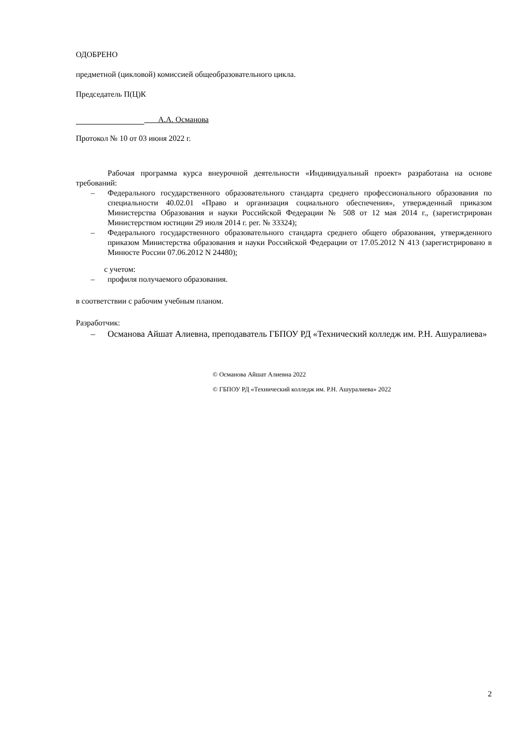ОДОБРЕНО
предметной (цикловой) комиссией общеобразовательного цикла.
Председатель П(Ц)К
А.А. Османова
Протокол № 10 от 03 июня 2022 г.
Рабочая программа курса внеурочной деятельности «Индивидуальный проект» разработана на основе требований:
– Федерального государственного образовательного стандарта среднего профессионального образования по специальности 40.02.01 «Право и организация социального обеспечения», утвержденный приказом Министерства Образования и науки Российской Федерации № 508 от 12 мая 2014 г., (зарегистрирован Министерством юстиции 29 июля 2014 г. рег. № 33324);
– Федерального государственного образовательного стандарта среднего общего образования, утвержденного приказом Министерства образования и науки Российской Федерации от 17.05.2012 N 413 (зарегистрировано в Минюсте России 07.06.2012 N 24480);
с учетом:
– профиля получаемого образования.
в соответствии с рабочим учебным планом.
Разработчик:
– Османова Айшат Алиевна, преподаватель ГБПОУ РД «Технический колледж им. Р.Н. Ашуралиева»
© Османова Айшат Алиевна 2022
© ГБПОУ РД «Технический колледж им. Р.Н. Ашуралиева» 2022
2